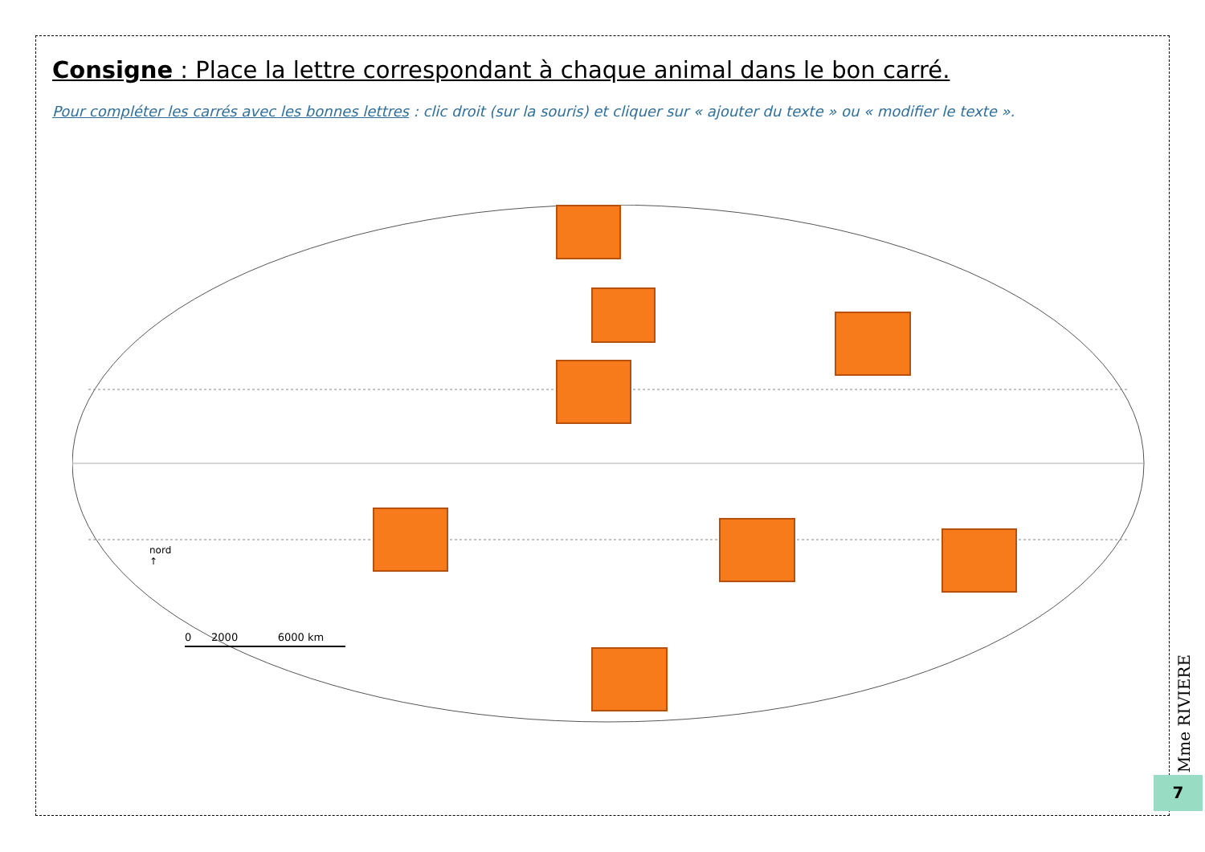Consigne : Place la lettre correspondant à chaque animal dans le bon carré.
Pour compléter les carrés avec les bonnes lettres : clic droit (sur la souris) et cliquer sur « ajouter du texte » ou « modifier le texte ».
nord
↑
0 2000 6000 km
Mme RIVIERE
7